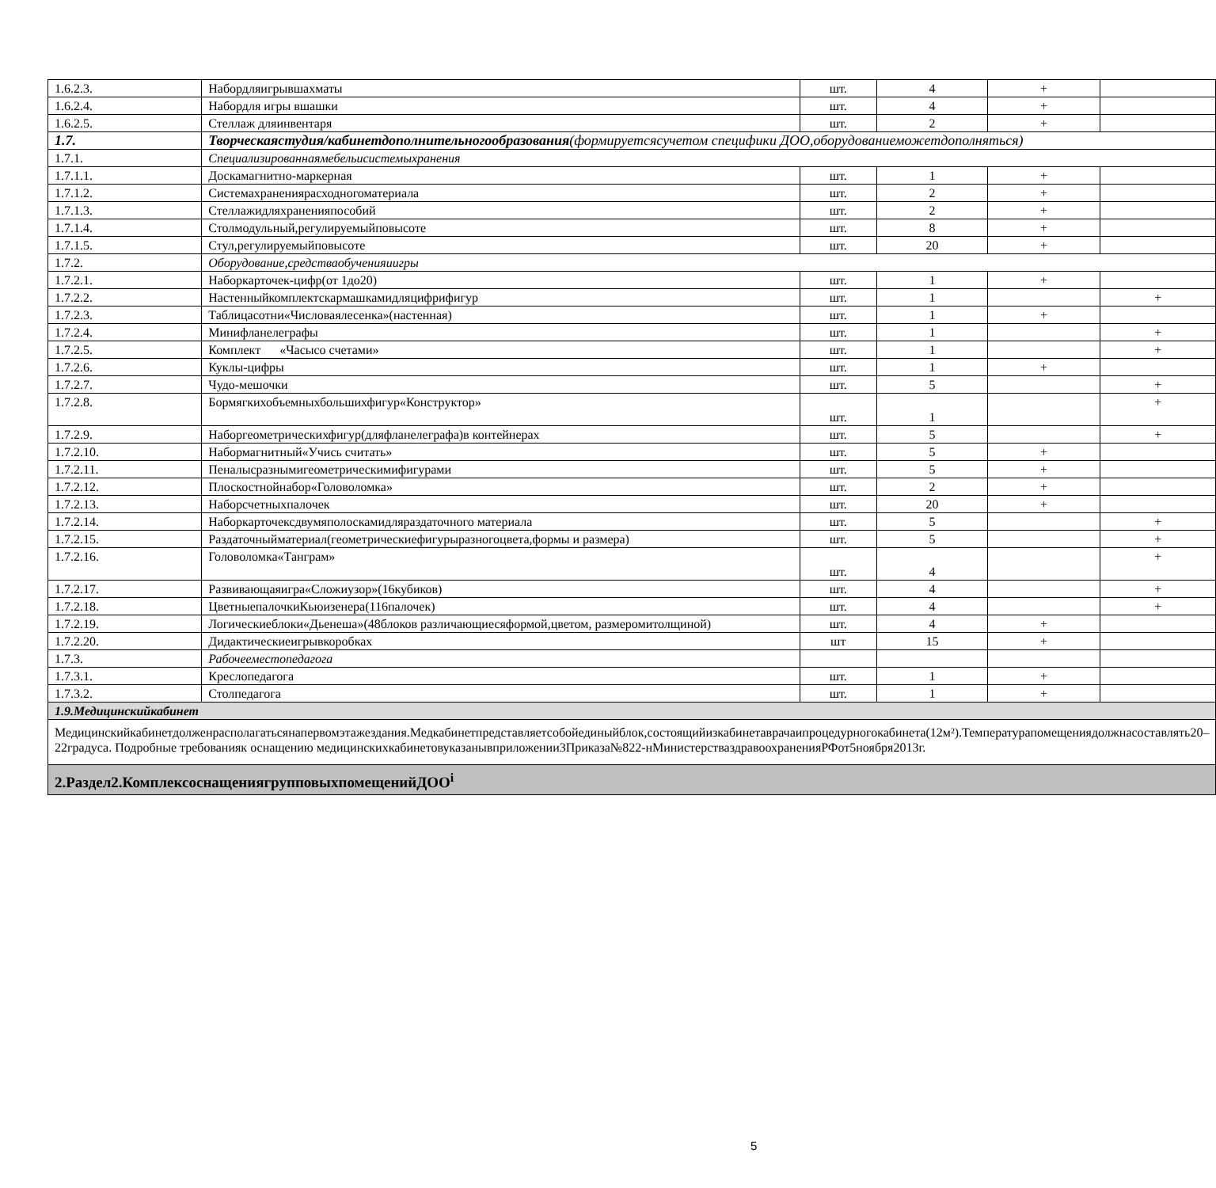| 1.6.2.3. | Набордляигрывшахматы | шт. | 4 | + | |
| 1.6.2.4. | Набордля игры вшашки | шт. | 4 | + | |
| 1.6.2.5. | Стеллаж дляинвентаря | шт. | 2 | + | |
| 1.7. | Творческаястудия/кабинетдополнительногообразования (формируетсясучетом специфики ДОО,оборудованиеможетдополняться) | | | | |
| 1.7.1. | Специализированнаямебельисистемыхранения | | | | |
| 1.7.1.1. | Доскамагнитно-маркерная | шт. | 1 | + | |
| 1.7.1.2. | Системахранениярасходногоматериала | шт. | 2 | + | |
| 1.7.1.3. | Стеллажидляхраненияпособий | шт. | 2 | + | |
| 1.7.1.4. | Столмодульный,регулируемыйповысоте | шт. | 8 | + | |
| 1.7.1.5. | Стул,регулируемыйповысоте | шт. | 20 | + | |
| 1.7.2. | Оборудование,средстваобученияиигры | | | | |
| 1.7.2.1. | Наборкарточек-цифр(от 1до20) | шт. | 1 | + | |
| 1.7.2.2. | Настенныйкомплектскармашкамидляцифрифигур | шт. | 1 | | + |
| 1.7.2.3. | Таблицасотни«Числоваялесенка»(настенная) | шт. | 1 | + | |
| 1.7.2.4. | Минифланелеграфы | шт. | 1 | | + |
| 1.7.2.5. | Комплект «Часысо счетами» | шт. | 1 | | + |
| 1.7.2.6. | Куклы-цифры | шт. | 1 | + | |
| 1.7.2.7. | Чудо-мешочки | шт. | 5 | | + |
| 1.7.2.8. | Бормягкихобъемныхбольшихфигур«Конструктор» | шт. | 1 | | + |
| 1.7.2.9. | Наборгеометрическихфигур(дляфланелеграфа)в контейнерах | шт. | 5 | | + |
| 1.7.2.10. | Набормагнитный«Учись считать» | шт. | 5 | + | |
| 1.7.2.11. | Пеналысразнымигеометрическимифигурами | шт. | 5 | + | |
| 1.7.2.12. | Плоскостнойнабор«Головоломка» | шт. | 2 | + | |
| 1.7.2.13. | Наборсчетныхпалочек | шт. | 20 | + | |
| 1.7.2.14. | Наборкарточексдвумяполоскамидляраздаточного материала | шт. | 5 | | + |
| 1.7.2.15. | Раздаточныйматериал(геометрическиефигурыразногоцвета,формы и размера) | шт. | 5 | | + |
| 1.7.2.16. | Головоломка«Танграм» | шт. | 4 | | + |
| 1.7.2.17. | Развивающаяигра«Сложиузор»(16кубиков) | шт. | 4 | | + |
| 1.7.2.18. | ЦветныепалочкиКьюизенера(116палочек) | шт. | 4 | | + |
| 1.7.2.19. | Логическиеблоки«Дьенеша»(48блоков различающиесяформой,цветом, размеромитолщиной) | шт. | 4 | + | |
| 1.7.2.20. | Дидактическиеигрывкоробках | шт | 15 | + | |
| 1.7.3. | Рабочееместопедагога | | | | |
| 1.7.3.1. | Креслопедагога | шт. | 1 | + | |
| 1.7.3.2. | Столпедагога | шт. | 1 | + | |
| 1.9.Медицинскийкабинет | | | | | |
| Медицинскийкабинетдолженрасполагатьсянапервомэтажездания.Медкабинетпредставляетсобойединыйблок,состоящийизкабинетаврачаипроцедурногокабинета(12м²).Температурапомещениядолжнасоставлять20‒22градуса. Подробные требованияк оснащению медицинскихкабинетовуказанывприложении3Приказа№822-нМинистерстваздравоохраненияРФот5ноября2013г. | | | | | |
| 2.Раздел2.КомплексоснащениягрупповыхпомещенийДОО<sup>i</sup> | | | | | |
5